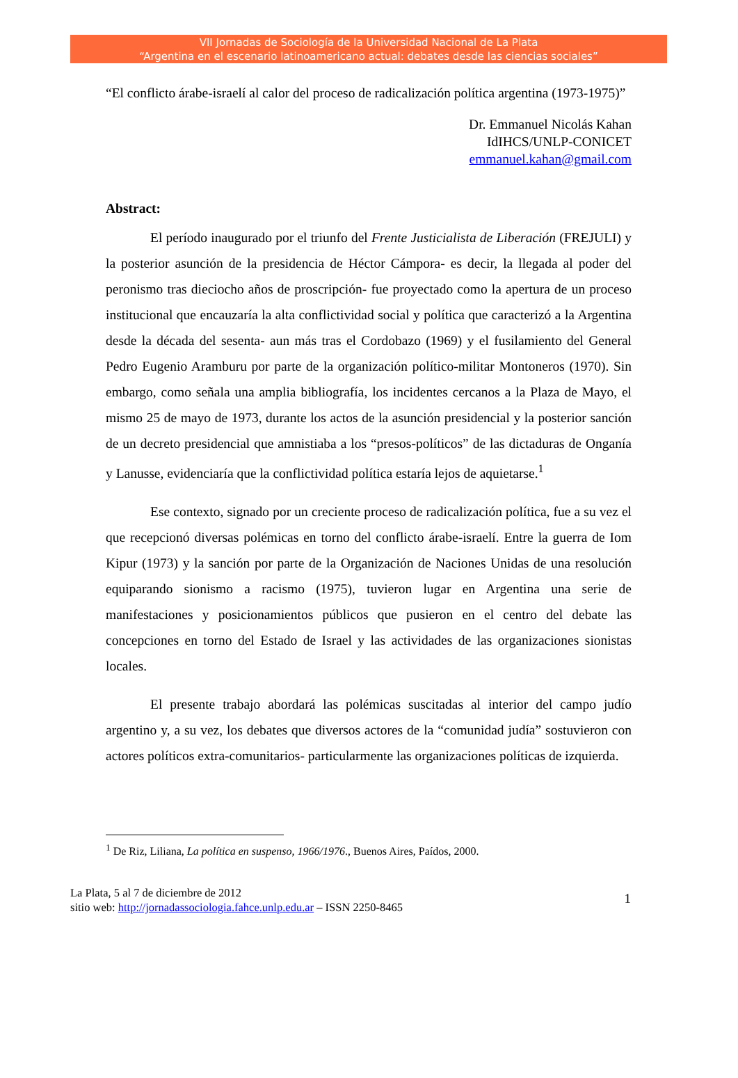VII Jornadas de Sociología de la Universidad Nacional de La Plata
“Argentina en el escenario latinoamericano actual: debates desde las ciencias sociales”
“El conflicto árabe-israelí al calor del proceso de radicalización política argentina (1973-1975)”
Dr. Emmanuel Nicolás Kahan
IdIHCS/UNLP-CONICET
emmanuel.kahan@gmail.com
Abstract:
El período inaugurado por el triunfo del Frente Justicialista de Liberación (FREJULI) y la posterior asunción de la presidencia de Héctor Cámpora- es decir, la llegada al poder del peronismo tras dieciocho años de proscripción- fue proyectado como la apertura de un proceso institucional que encauzaría la alta conflictividad social y política que caracterizó a la Argentina desde la década del sesenta- aun más tras el Cordobazo (1969) y el fusilamiento del General Pedro Eugenio Aramburu por parte de la organización político-militar Montoneros (1970). Sin embargo, como señala una amplia bibliografía, los incidentes cercanos a la Plaza de Mayo, el mismo 25 de mayo de 1973, durante los actos de la asunción presidencial y la posterior sanción de un decreto presidencial que amnistiaba a los “presos-políticos” de las dictaduras de Onganía y Lanusse, evidenciaría que la conflictividad política estaría lejos de aquietarse.<sup>1</sup>
Ese contexto, signado por un creciente proceso de radicalización política, fue a su vez el que recepcionó diversas polémicas en torno del conflicto árabe-israelí. Entre la guerra de Iom Kipur (1973) y la sanción por parte de la Organización de Naciones Unidas de una resolución equiparando sionismo a racismo (1975), tuvieron lugar en Argentina una serie de manifestaciones y posicionamientos públicos que pusieron en el centro del debate las concepciones en torno del Estado de Israel y las actividades de las organizaciones sionistas locales.
El presente trabajo abordará las polémicas suscitadas al interior del campo judío argentino y, a su vez, los debates que diversos actores de la “comunidad judía” sostuvieron con actores políticos extra-comunitarios- particularmente las organizaciones políticas de izquierda.
<sup>1</sup> De Riz, Liliana, La política en suspenso, 1966/1976., Buenos Aires, Paídos, 2000.
La Plata, 5 al 7 de diciembre de 2012
sitio web: http://jornadassociologia.fahce.unlp.edu.ar – ISSN 2250-8465
1